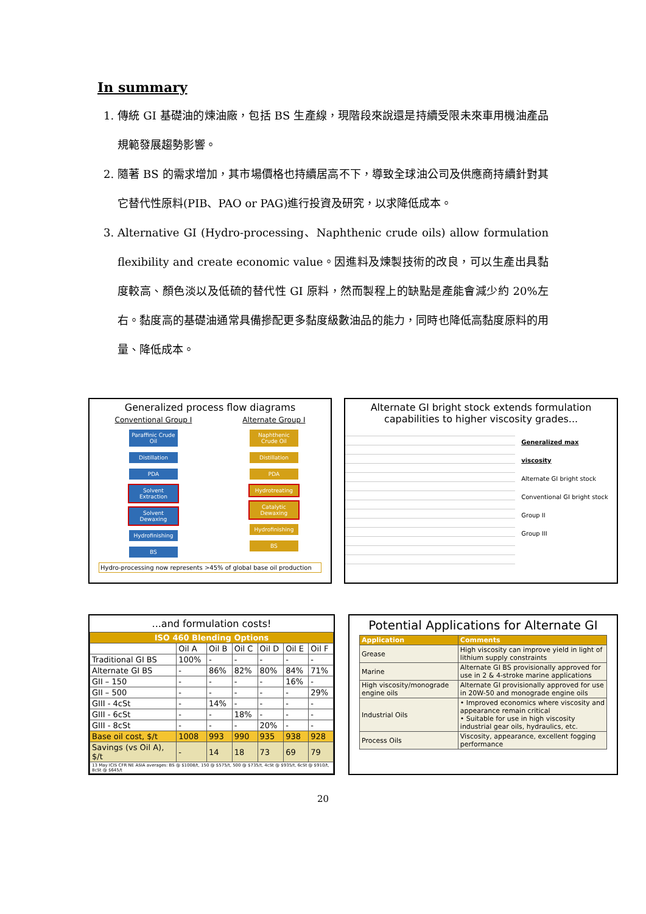In summary
1. 傳統 GI 基礎油的煉油廠，包括 BS 生產線，現階段來說還是持續受限未來車用機油產品規範發展趨勢影響。
2. 隨著 BS 的需求增加，其市場價格也持續居高不下，導致全球油公司及供應商持續針對其它替代性原料(PIB、PAO or PAG)進行投資及研究，以求降低成本。
3. Alternative GI (Hydro-processing、Naphthenic crude oils) allow formulation flexibility and create economic value。因進料及煉製技術的改良，可以生產出具黏度較高、顏色淡以及低硫的替代性 GI 原料，然而製程上的缺點是產能會減少約 20%左右。黏度高的基礎油通常具備摻配更多黏度級數油品的能力，同時也降低高黏度原料的用量、降低成本。
Generalized process flow diagrams
Conventional Group I
Paraffinic Crude Oil
Distillation
PDA
Solvent Extraction
Solvent Dewaxing
Hydrofinishing
BS
Alternate Group I
Naphthenic Crude Oil
Distillation
PDA
Hydrotreating
Catalytic Dewaxing
Hydrofinishing
BS
Hydro-processing now represents >45% of global base oil production
Alternate GI bright stock extends formulation capabilities to higher viscosity grades...
Generalized max viscosity
Alternate GI bright stock
Conventional GI bright stock
Group II
Group III
...and formulation costs!
| ISO 460 Blending Options | | | | | | |
| --- | --- | --- | --- | --- | --- | --- |
| | Oil A | Oil B | Oil C | Oil D | Oil E | Oil F |
| Traditional GI BS | 100% | - | - | - | - | - |
| Alternate GI BS | - | 86% | 82% | 80% | 84% | 71% |
| GII – 150 | - | - | - | - | 16% | - |
| GII – 500 | - | - | - | - | - | 29% |
| GIII - 4cSt | - | 14% | - | - | - | - |
| GIII - 6cSt | - | - | 18% | - | - | - |
| GIII - 8cSt | - | - | - | 20% | - | - |
| Base oil cost, $/t | 1008 | 993 | 990 | 935 | 938 | 928 |
| Savings (vs Oil A), $/t | - | 14 | 18 | 73 | 69 | 79 |
| 13 May ICIS CFR NE ASIA averages: BS @ $1008/t, 150 @ $575/t, 500 @ $735/t, 4cSt @ $935/t, 6cSt @ $910/t, 8cSt @ $645/t | | | | | | |
Potential Applications for Alternate GI
| Application | Comments |
| --- | --- |
| Grease | High viscosity can improve yield in light of lithium supply constraints |
| Marine | Alternate GI BS provisionally approved for use in 2 & 4-stroke marine applications |
| High viscosity/monograde engine oils | Alternate GI provisionally approved for use in 20W-50 and monograde engine oils |
| Industrial Oils | • Improved economics where viscosity and appearance remain critical • Suitable for use in high viscosity industrial gear oils, hydraulics, etc. |
| Process Oils | Viscosity, appearance, excellent fogging performance |
20